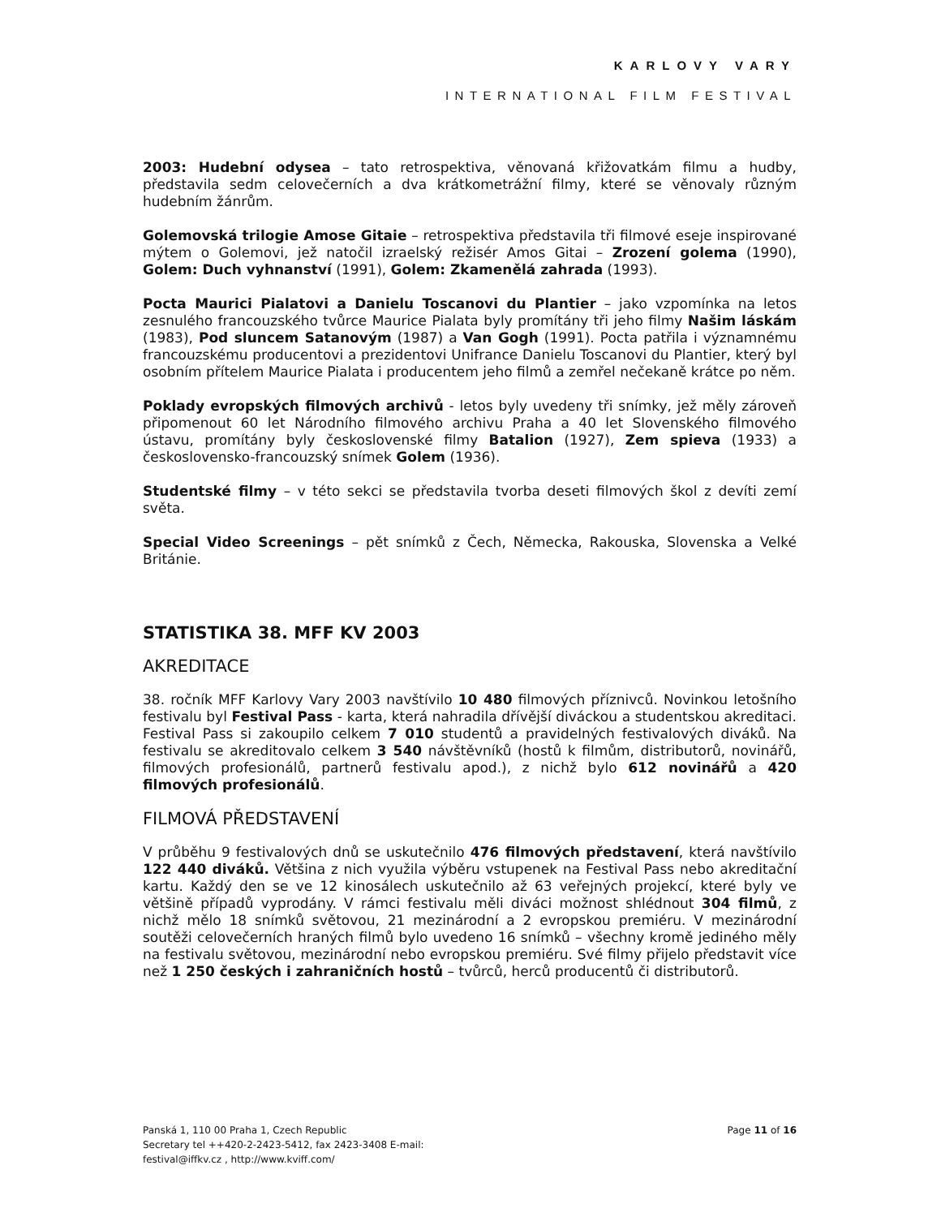KARLOVY VARY
INTERNATIONAL FILM FESTIVAL
2003: Hudební odysea – tato retrospektiva, věnovaná křižovatkám filmu a hudby, představila sedm celovečerních a dva krátkometrážní filmy, které se věnovaly různým hudebním žánrům.
Golemovská trilogie Amose Gitaie – retrospektiva představila tři filmové eseje inspirované mýtem o Golemovi, jež natočil izraelský režisér Amos Gitai – Zrození golema (1990), Golem: Duch vyhnanství (1991), Golem: Zkamenělá zahrada (1993).
Pocta Maurici Pialatovi a Danielu Toscanovi du Plantier – jako vzpomínka na letos zesnulého francouzského tvůrce Maurice Pialata byly promítány tři jeho filmy Našim láskám (1983), Pod sluncem Satanovým (1987) a Van Gogh (1991). Pocta patřila i významnému francouzskému producentovi a prezidentovi Unifrance Danielu Toscanovi du Plantier, který byl osobním přítelem Maurice Pialata i producentem jeho filmů a zemřel nečekaně krátce po něm.
Poklady evropských filmových archivů - letos byly uvedeny tři snímky, jež měly zároveň připomenout 60 let Národního filmového archivu Praha a 40 let Slovenského filmového ústavu, promítány byly československé filmy Batalion (1927), Zem spieva (1933) a československo-francouzský snímek Golem (1936).
Studentské filmy – v této sekci se představila tvorba deseti filmových škol z devíti zemí světa.
Special Video Screenings – pět snímků z Čech, Německa, Rakouska, Slovenska a Velké Británie.
STATISTIKA 38. MFF KV 2003
AKREDITACE
38. ročník MFF Karlovy Vary 2003 navštívilo 10 480 filmových příznivců. Novinkou letošního festivalu byl Festival Pass - karta, která nahradila dřívější diváckou a studentskou akreditaci. Festival Pass si zakoupilo celkem 7 010 studentů a pravidelných festivalových diváků. Na festivalu se akreditovalo celkem 3 540 návštěvníků (hostů k filmům, distributorů, novinářů, filmových profesionálů, partnerů festivalu apod.), z nichž bylo 612 novinářů a 420 filmových profesionálů.
FILMOVÁ PŘEDSTAVENÍ
V průběhu 9 festivalových dnů se uskutečnilo 476 filmových představení, která navštívilo 122 440 diváků. Většina z nich využila výběru vstupenek na Festival Pass nebo akreditační kartu. Každý den se ve 12 kinosálech uskutečnilo až 63 veřejných projekcí, které byly ve většině případů vyprodány. V rámci festivalu měli diváci možnost shlédnout 304 filmů, z nichž mělo 18 snímků světovou, 21 mezinárodní a 2 evropskou premiéru. V mezinárodní soutěži celovečerních hraných filmů bylo uvedeno 16 snímků – všechny kromě jediného měly na festivalu světovou, mezinárodní nebo evropskou premiéru. Své filmy přijelo představit více než 1 250 českých i zahraničních hostů – tvůrců, herců producentů či distributorů.
Panská 1, 110 00 Praha 1, Czech Republic
Secretary tel ++420-2-2423-5412, fax 2423-3408 E-mail:
festival@iffkv.cz , http://www.kviff.com/
Page 11 of 16